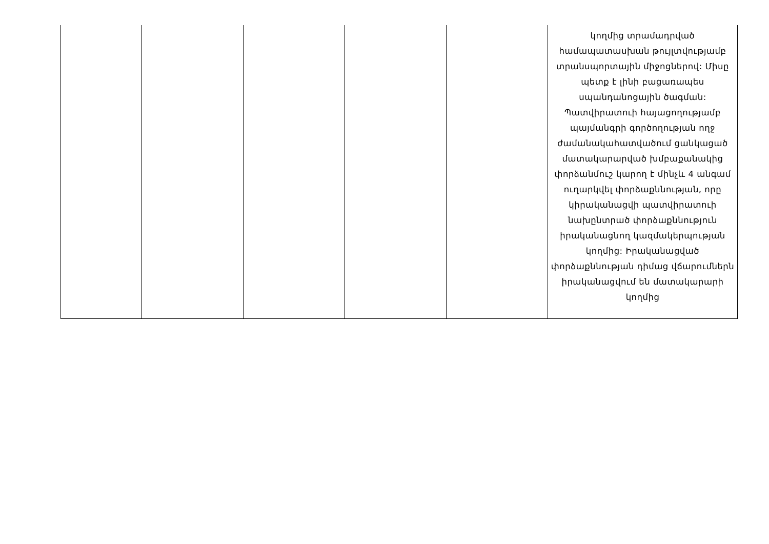| | | | | | կողմից տրամադրված համապատասխան թույլտվությամբ տրանսպորտային միջոցներով: Միսը պետք է լինի բացառապես սպանդանոցային ծագման: Պատվիրատուի հայացողությամբ պայմանգրի գործողության ողջ ժամանակահատվածում ցանկացած մատակարարված խմբաքանակից փորձանմուշ կարող է մինչև 4 անգամ ուղարկվել փորձաքննության, որը կիրականացվի պատվիրատուի նախընտրած փորձաքննություն իրականացնող կազմակերպության կողմից: Իրականացված փորձաքննության դիմաց վճարումներն իրականացվում են մատակարարի կողմից |